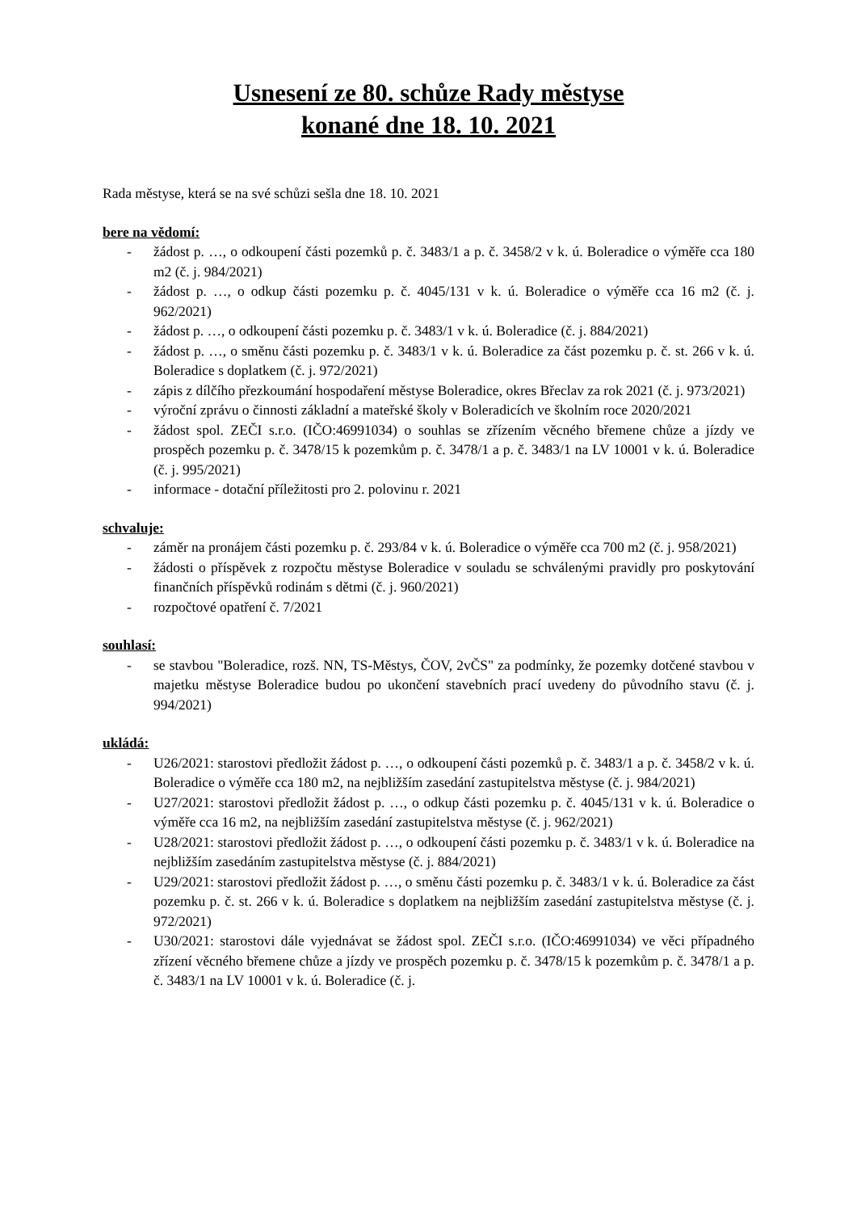Usnesení ze 80. schůze Rady městyse
konané dne 18. 10. 2021
Rada městyse, která se na své schůzi sešla dne 18. 10. 2021
bere na vědomí:
- žádost p. …, o odkoupení části pozemků p. č. 3483/1 a p. č. 3458/2 v k. ú. Boleradice o výměře cca 180 m2 (č. j. 984/2021)
- žádost p. …, o odkup části pozemku p. č. 4045/131 v k. ú. Boleradice o výměře cca 16 m2 (č. j. 962/2021)
- žádost p. …, o odkoupení části pozemku p. č. 3483/1 v k. ú. Boleradice (č. j. 884/2021)
- žádost p. …, o směnu části pozemku p. č. 3483/1 v k. ú. Boleradice za část pozemku p. č. st. 266 v k. ú. Boleradice s doplatkem (č. j. 972/2021)
- zápis z dílčího přezkoumání hospodaření městyse Boleradice, okres Břeclav za rok 2021 (č. j. 973/2021)
- výroční zprávu o činnosti základní a mateřské školy v Boleradicích ve školním roce 2020/2021
- žádost spol. ZEČI s.r.o. (IČO:46991034) o souhlas se zřízením věcného břemene chůze a jízdy ve prospěch pozemku p. č. 3478/15 k pozemkům p. č. 3478/1 a p. č. 3483/1 na LV 10001 v k. ú. Boleradice (č. j. 995/2021)
- informace - dotační příležitosti pro 2. polovinu r. 2021
schvaluje:
- záměr na pronájem části pozemku p. č. 293/84 v k. ú. Boleradice o výměře cca 700 m2 (č. j. 958/2021)
- žádosti o příspěvek z rozpočtu městyse Boleradice v souladu se schválenými pravidly pro poskytování finančních příspěvků rodinám s dětmi (č. j. 960/2021)
- rozpočtové opatření č. 7/2021
souhlasí:
- se stavbou "Boleradice, rozš. NN, TS-Městys, ČOV, 2vČS" za podmínky, že pozemky dotčené stavbou v majetku městyse Boleradice budou po ukončení stavebních prací uvedeny do původního stavu (č. j. 994/2021)
ukládá:
- U26/2021: starostovi předložit žádost p. …, o odkoupení části pozemků p. č. 3483/1 a p. č. 3458/2 v k. ú. Boleradice o výměře cca 180 m2, na nejbližším zasedání zastupitelstva městyse (č. j. 984/2021)
- U27/2021: starostovi předložit žádost p. …, o odkup části pozemku p. č. 4045/131 v k. ú. Boleradice o výměře cca 16 m2, na nejbližším zasedání zastupitelstva městyse (č. j. 962/2021)
- U28/2021: starostovi předložit žádost p. …, o odkoupení části pozemku p. č. 3483/1 v k. ú. Boleradice na nejbližším zasedáním zastupitelstva městyse (č. j. 884/2021)
- U29/2021: starostovi předložit žádost p. …, o směnu části pozemku p. č. 3483/1 v k. ú. Boleradice za část pozemku p. č. st. 266 v k. ú. Boleradice s doplatkem na nejbližším zasedání zastupitelstva městyse (č. j. 972/2021)
- U30/2021: starostovi dále vyjednávat se žádost spol. ZEČI s.r.o. (IČO:46991034) ve věci případného zřízení věcného břemene chůze a jízdy ve prospěch pozemku p. č. 3478/15 k pozemkům p. č. 3478/1 a p. č. 3483/1 na LV 10001 v k. ú. Boleradice (č. j.